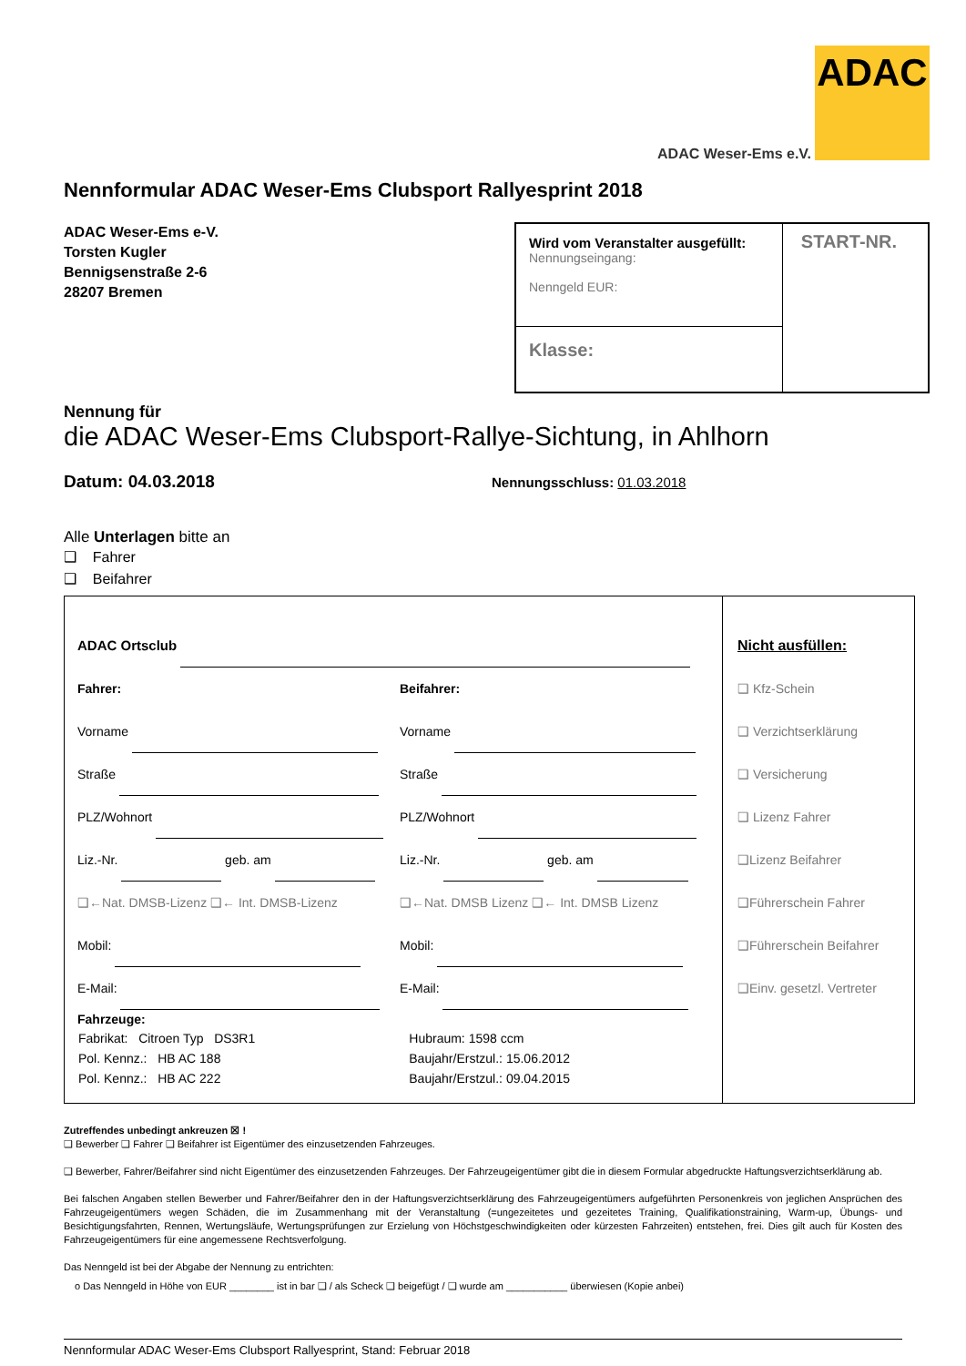ADAC
ADAC Weser-Ems e.V.
Nennformular ADAC Weser-Ems Clubsport Rallyesprint 2018
ADAC Weser-Ems e-V.
Torsten Kugler
Bennigsenstraße 2-6
28207 Bremen
| Wird vom Veranstalter ausgefüllt: Nennungseingang: Nenngeld EUR: | START-NR. |
| Klasse: | |
Nennung für
die ADAC Weser-Ems Clubsport-Rallye-Sichtung, in Ahlhorn
Datum: 04.03.2018
Nennungsschluss: 01.03.2018
Alle Unterlagen bitte an
❑ Fahrer
❑ Beifahrer
| ADAC Ortsclub Fahrer: Vorname Straße PLZ/Wohnort Liz.-Nr. geb. am ❑←Nat. DMSB-Lizenz ❑← Int. DMSB-Lizenz Mobil: E-Mail: Beifahrer: Vorname Straße PLZ/Wohnort Liz.-Nr. geb. am ❑←Nat. DMSB Lizenz ❑← Int. DMSB Lizenz Mobil: E-Mail: Fahrzeuge: / Fabrikat: Citroen Typ DS3R1 / Hubraum: 1598 ccm / / Pol. Kennz.: HB AC 188 / Baujahr/Erstzul.: 15.06.2012 / / Pol. Kennz.: HB AC 222 / Baujahr/Erstzul.: 09.04.2015 / | Nicht ausfüllen: ❑ Kfz-Schein ❑ Verzichtserklärung ❑ Versicherung ❑ Lizenz Fahrer ❑Lizenz Beifahrer ❑Führerschein Fahrer ❑Führerschein Beifahrer ❑Einv. gesetzl. Vertreter |
Zutreffendes unbedingt ankreuzen ☒ !
❑ Bewerber ❑ Fahrer ❑ Beifahrer ist Eigentümer des einzusetzenden Fahrzeuges.
❑ Bewerber, Fahrer/Beifahrer sind nicht Eigentümer des einzusetzenden Fahrzeuges. Der Fahrzeugeigentümer gibt die in diesem Formular abgedruckte Haftungsverzichtserklärung ab.
Bei falschen Angaben stellen Bewerber und Fahrer/Beifahrer den in der Haftungsverzichtserklärung des Fahrzeugeigentümers aufgeführten Personenkreis von jeglichen Ansprüchen des Fahrzeugeigentümers wegen Schäden, die im Zusammenhang mit der Veranstaltung (=ungezeitetes und gezeitetes Training, Qualifikationstraining, Warm-up, Übungs- und Besichtigungsfahrten, Rennen, Wertungsläufe, Wertungsprüfungen zur Erzielung von Höchstgeschwindigkeiten oder kürzesten Fahrzeiten) entstehen, frei. Dies gilt auch für Kosten des Fahrzeugeigentümers für eine angemessene Rechtsverfolgung.
Das Nenngeld ist bei der Abgabe der Nennung zu entrichten:
o Das Nenngeld in Höhe von EUR ________ ist in bar ❑ / als Scheck ❑ beigefügt / ❑ wurde am ___________ überwiesen (Kopie anbei)
Nennformular ADAC Weser-Ems Clubsport Rallyesprint, Stand: Februar 2018